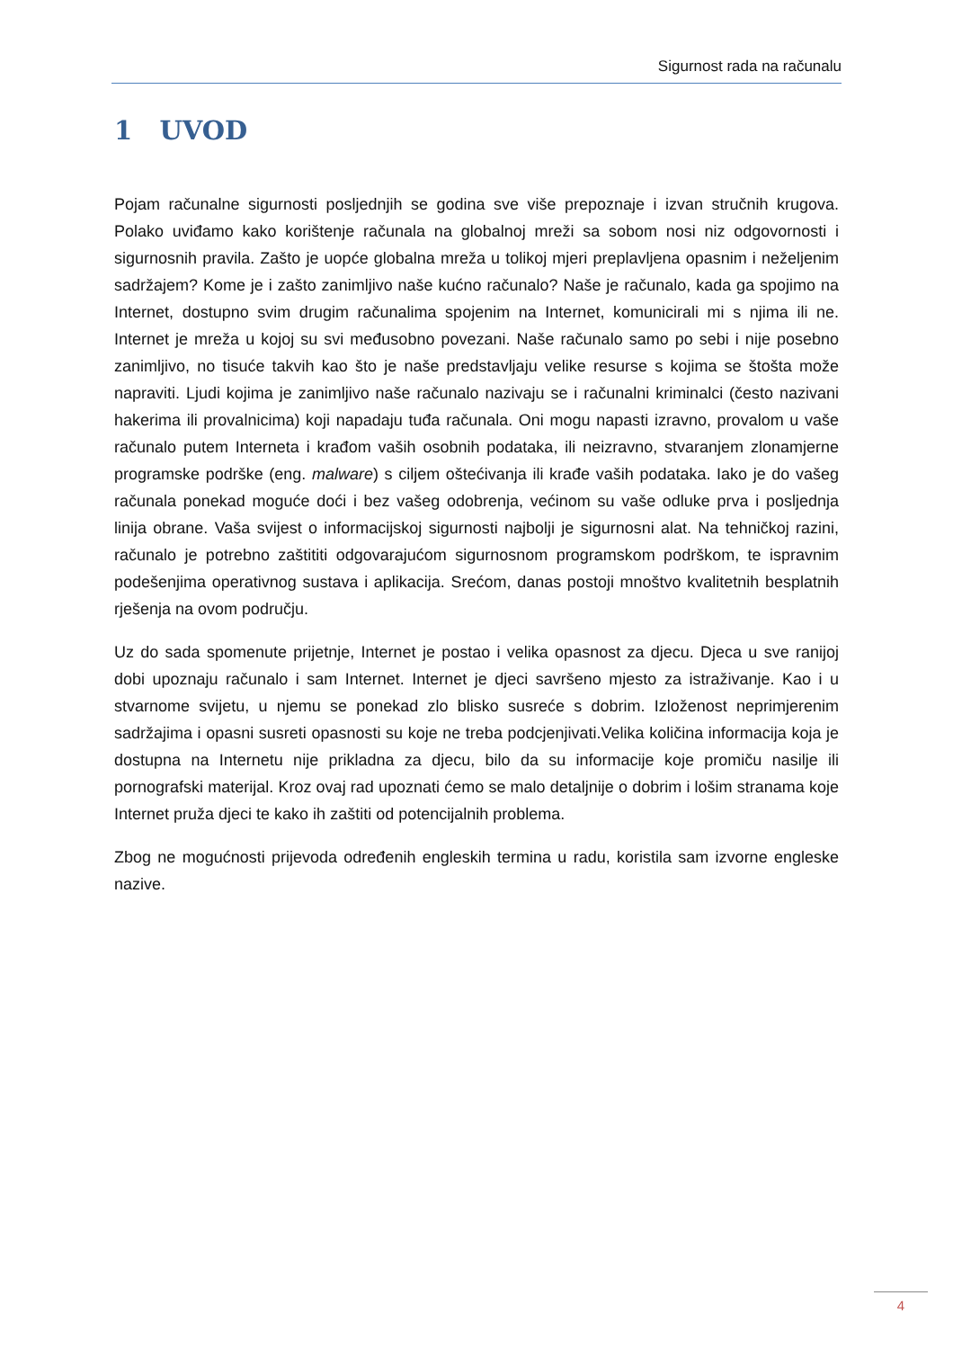Sigurnost rada na računalu
1 UVOD
Pojam računalne sigurnosti posljednjih se godina sve više prepoznaje i izvan stručnih krugova. Polako uviđamo kako korištenje računala na globalnoj mreži sa sobom nosi niz odgovornosti i sigurnosnih pravila. Zašto je uopće globalna mreža u tolikoj mjeri preplavljena opasnim i neželjenim sadržajem? Kome je i zašto zanimljivo naše kućno računalo? Naše je računalo, kada ga spojimo na Internet, dostupno svim drugim računalima spojenim na Internet, komunicirali mi s njima ili ne. Internet je mreža u kojoj su svi međusobno povezani. Naše računalo samo po sebi i nije posebno zanimljivo, no tisuće takvih kao što je naše predstavljaju velike resurse s kojima se štošta može napraviti. Ljudi kojima je zanimljivo naše računalo nazivaju se i računalni kriminalci (često nazivani hakerima ili provalnicima) koji napadaju tuđa računala. Oni mogu napasti izravno, provalom u vaše računalo putem Interneta i krađom vaših osobnih podataka, ili neizravno, stvaranjem zlonamjerne programske podrške (eng. malware) s ciljem oštećivanja ili krađe vaših podataka. Iako je do vašeg računala ponekad moguće doći i bez vašeg odobrenja, većinom su vaše odluke prva i posljednja linija obrane. Vaša svijest o informacijskoj sigurnosti najbolji je sigurnosni alat. Na tehničkoj razini, računalo je potrebno zaštititi odgovarajućom sigurnosnom programskom podrškom, te ispravnim podešenjima operativnog sustava i aplikacija. Srećom, danas postoji mnoštvo kvalitetnih besplatnih rješenja na ovom području.
Uz do sada spomenute prijetnje, Internet je postao i velika opasnost za djecu. Djeca u sve ranijoj dobi upoznaju računalo i sam Internet. Internet je djeci savršeno mjesto za istraživanje. Kao i u stvarnome svijetu, u njemu se ponekad zlo blisko susreće s dobrim. Izloženost neprimjerenim sadržajima i opasni susreti opasnosti su koje ne treba podcjenjivati.Velika količina informacija koja je dostupna na Internetu nije prikladna za djecu, bilo da su informacije koje promiču nasilje ili pornografski materijal. Kroz ovaj rad upoznati ćemo se malo detaljnije o dobrim i lošim stranama koje Internet pruža djeci te kako ih zaštiti od potencijalnih problema.
Zbog ne mogućnosti prijevoda određenih engleskih termina u radu, koristila sam izvorne engleske nazive.
4